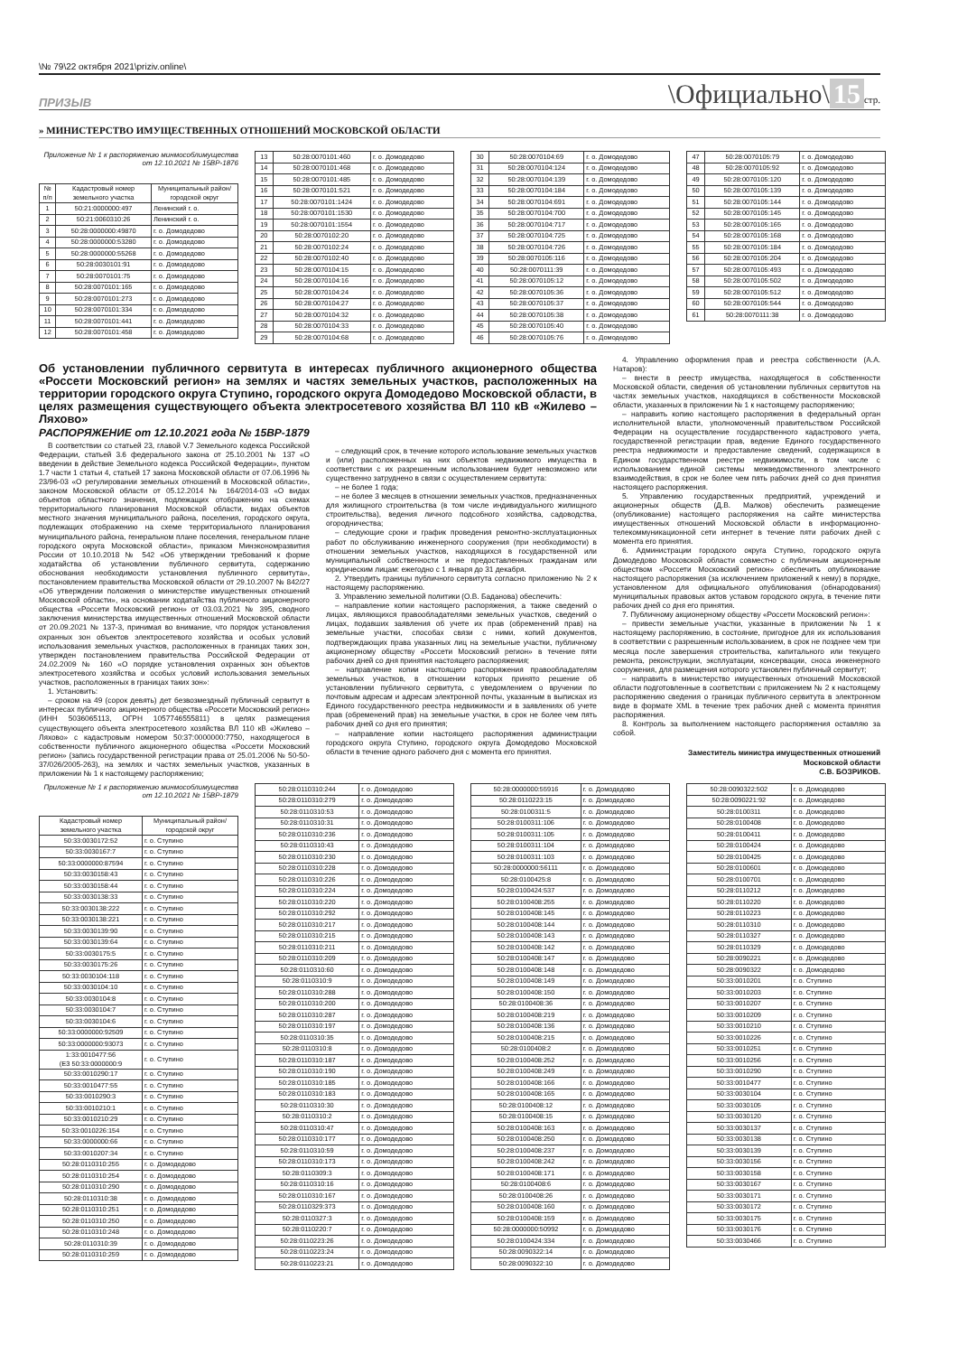\№ 79\22 октября 2021\priziv.online\
ПРИЗЫВ \Официально\ 15 стр.
» МИНИСТЕРСТВО ИМУЩЕСТВЕННЫХ ОТНОШЕНИЙ МОСКОВСКОЙ ОБЛАСТИ
Приложение № 1 к распоряжению минмособлимущества от 12.10.2021 № 15ВР-1876
| № п/п | Кадастровый номер земельного участка | Муниципальный район/ городской округ |
| --- | --- | --- |
| 1 | 50:21:0000000:497 | Ленинский г. о. |
| 2 | 50:21:0060310:26 | Ленинский г. о. |
| 3 | 50:28:0000000:49870 | г. о. Домодедово |
| 4 | 50:28:0000000:53280 | г. о. Домодедово |
| 5 | 50:28:0000000:55268 | г. о. Домодедово |
| 6 | 50:28:0030101:91 | г. о. Домодедово |
| 7 | 50:28:0070101:75 | г. о. Домодедово |
| 8 | 50:28:0070101:165 | г. о. Домодедово |
| 9 | 50:28:0070101:273 | г. о. Домодедово |
| 10 | 50:28:0070101:334 | г. о. Домодедово |
| 11 | 50:28:0070101:441 | г. о. Домодедово |
| 12 | 50:28:0070101:458 | г. о. Домодедово |
| 13 | 50:28:0070101:460 | г. о. Домодедово |
| 14 | 50:28:0070101:468 | г. о. Домодедово |
| 15 | 50:28:0070101:485 | г. о. Домодедово |
| 16 | 50:28:0070101:521 | г. о. Домодедово |
| 17 | 50:28:0070101:1424 | г. о. Домодедово |
| 18 | 50:28:0070101:1530 | г. о. Домодедово |
| 19 | 50:28:0070101:1554 | г. о. Домодедово |
| 20 | 50:28:0070102:20 | г. о. Домодедово |
| 21 | 50:28:0070102:24 | г. о. Домодедово |
| 22 | 50:28:0070102:40 | г. о. Домодедово |
| 23 | 50:28:0070104:15 | г. о. Домодедово |
| 24 | 50:28:0070104:16 | г. о. Домодедово |
| 25 | 50:28:0070104:24 | г. о. Домодедово |
| 26 | 50:28:0070104:27 | г. о. Домодедово |
| 27 | 50:28:0070104:32 | г. о. Домодедово |
| 28 | 50:28:0070104:33 | г. о. Домодедово |
| 29 | 50:28:0070104:68 | г. о. Домодедово |
| 30 | 50:28:0070104:69 | г. о. Домодедово |
| 31 | 50:28:0070104:124 | г. о. Домодедово |
| 32 | 50:28:0070104:139 | г. о. Домодедово |
| 33 | 50:28:0070104:184 | г. о. Домодедово |
| 34 | 50:28:0070104:691 | г. о. Домодедово |
| 35 | 50:28:0070104:700 | г. о. Домодедово |
| 36 | 50:28:0070104:717 | г. о. Домодедово |
| 37 | 50:28:0070104:725 | г. о. Домодедово |
| 38 | 50:28:0070104:726 | г. о. Домодедово |
| 39 | 50:28:0070105:116 | г. о. Домодедово |
| 40 | 50:28:0070111:39 | г. о. Домодедово |
| 41 | 50:28:0070105:12 | г. о. Домодедово |
| 42 | 50:28:0070105:36 | г. о. Домодедово |
| 43 | 50:28:0070105:37 | г. о. Домодедово |
| 44 | 50:28:0070105:38 | г. о. Домодедово |
| 45 | 50:28:0070105:40 | г. о. Домодедово |
| 46 | 50:28:0070105:76 | г. о. Домодедово |
| 47 | 50:28:0070105:79 | г. о. Домодедово |
| 48 | 50:28:0070105:92 | г. о. Домодедово |
| 49 | 50:28:0070105:120 | г. о. Домодедово |
| 50 | 50:28:0070105:139 | г. о. Домодедово |
| 51 | 50:28:0070105:144 | г. о. Домодедово |
| 52 | 50:28:0070105:145 | г. о. Домодедово |
| 53 | 50:28:0070105:165 | г. о. Домодедово |
| 54 | 50:28:0070105:168 | г. о. Домодедово |
| 55 | 50:28:0070105:184 | г. о. Домодедово |
| 56 | 50:28:0070105:204 | г. о. Домодедово |
| 57 | 50:28:0070105:493 | г. о. Домодедово |
| 58 | 50:28:0070105:502 | г. о. Домодедово |
| 59 | 50:28:0070105:512 | г. о. Домодедово |
| 60 | 50:28:0070105:544 | г. о. Домодедово |
| 61 | 50:28:0070111:38 | г. о. Домодедово |
Об установлении публичного сервитута в интересах публичного акционерного общества «Россети Московский регион» на землях и частях земельных участков, расположенных на территории городского округа Ступино, городского округа Домодедово Московской области, в целях размещения существующего объекта электросетевого хозяйства ВЛ 110 кВ «Жилево – Ляхово»
РАСПОРЯЖЕНИЕ от 12.10.2021 года № 15ВР-1879
В соответствии со статьей 23, главой V.7 Земельного кодекса Российской Федерации, статьей 3.6 федерального закона от 25.10.2001 № 137 «О введении в действие Земельного кодекса Российской Федерации», пунктом 1.7 части 1 статьи 4, статьей 17 закона Московской области от 07.06.1996 № 23/96-03 «О регулировании земельных отношений в Московской области», законом Московской области от 05.12.2014 № 164/2014-03 «О видах объектов областного значения, подлежащих отображению на схемах территориального планирования Московской области, видах объектов местного значения муниципального района, поселения, городского округа, подлежащих отображению на схеме территориального планирования муниципального района, генеральном плане поселения, генеральном плане городского округа Московской области», приказом Минэкономразвития России от 10.10.2018 № 542 «Об утверждении требований к форме ходатайства об установлении публичного сервитута, содержанию обоснования необходимости установления публичного сервитута», постановлением правительства Московской области от 29.10.2007 № 842/27 «Об утверждении положения о министерстве имущественных отношений Московской области», на основании ходатайства публичного акционерного общества «Россети Московский регион» от 03.03.2021 № 395, сводного заключения министерства имущественных отношений Московской области от 20.09.2021 № 137-3, принимая во внимание, что порядок установления охранных зон объектов электросетевого хозяйства и особых условий использования земельных участков, расположенных в границах таких зон, утвержден постановлением правительства Российской Федерации от 24.02.2009 № 160 «О порядке установления охранных зон объектов электросетевого хозяйства и особых условий использования земельных участков, расположенных в границах таких зон»:
1. Установить:
– сроком на 49 (сорок девять) дет безвозмездный публичный сервитут в интересах публичного акционерного общества «Россети Московский регион» (ИНН 5036065113, ОГРН 1057746555811) в целях размещения существующего объекта электросетевого хозяйства ВЛ 110 кВ «Жилево – Ляхово» с кадастровым номером 50:37:0000000:7750, находящегося в собственности публичного акционерного общества «Россети Московский регион» (запись государственной регистрации права от 25.01.2006 № 50-50-37/026/2005-263), на землях и частях земельных участков, указанных в приложении № 1 к настоящему распоряжению;
– следующий срок, в течение которого использование земельных участков и (или) расположенных на них объектов недвижимого имущества в соответствии с их разрешенным использованием будет невозможно или существенно затруднено в связи с осуществлением сервитута:
– не более 1 года;
– не более 3 месяцев в отношении земельных участков, предназначенных для жилищного строительства (в том числе индивидуального жилищного строительства), ведения личного подсобного хозяйства, садоводства, огородничества;
– следующие сроки и график проведения ремонтно-эксплуатационных работ по обслуживанию инженерного сооружения (при необходимости) в отношении земельных участков, находящихся в государственной или муниципальной собственности и не предоставленных гражданам или юридическим лицам: ежегодно с 1 января до 31 декабря.
2. Утвердить границы публичного сервитута согласно приложению № 2 к настоящему распоряжению.
3. Управлению земельной политики (О.В. Баданова) обеспечить:
– направление копии настоящего распоряжения, а также сведений о лицах, являющихся правообладателями земельных участков, сведений о лицах, подавших заявления об учете их прав (обременений прав) на земельные участки, способах связи с ними, копий документов, подтверждающих права указанных лиц на земельные участки, публичному акционерному обществу «Россети Московский регион» в течение пяти рабочих дней со дня принятия настоящего распоряжения;
– направление копии настоящего распоряжения правообладателям земельных участков, в отношении которых принято решение об установлении публичного сервитута, с уведомлением о вручении по почтовым адресам и адресам электронной почты, указанным в выписках из Единого государственного реестра недвижимости и в заявлениях об учете прав (обременений прав) на земельные участки, в срок не более чем пять рабочих дней со дня его принятия;
– направление копии настоящего распоряжения администрации городского округа Ступино, городского округа Домодедово Московской области в течение одного рабочего дня с момента его принятия.
4. Управлению оформления прав и реестра собственности (А.А. Натаров):
– внести в реестр имущества, находящегося в собственности Московской области, сведения об установлении публичных сервитутов на частях земельных участков, находящихся в собственности Московской области, указанных в приложении № 1 к настоящему распоряжению;
– направить копию настоящего распоряжения в федеральный орган исполнительной власти, уполномоченный правительством Российской Федерации на осуществление государственного кадастрового учета, государственной регистрации прав, ведение Единого государственного реестра недвижимости и предоставление сведений, содержащихся в Едином государственном реестре недвижимости, в том числе с использованием единой системы межведомственного электронного взаимодействия, в срок не более чем пять рабочих дней со дня принятия настоящего распоряжения.
5. Управлению государственных предприятий, учреждений и акционерных обществ (Д.В. Малков) обеспечить размещение (опубликование) настоящего распоряжения на сайте министерства имущественных отношений Московской области в информационно-телекоммуникационной сети интернет в течение пяти рабочих дней с момента его принятия.
6. Администрации городского округа Ступино, городского округа Домодедово Московской области совместно с публичным акционерным обществом «Россети Московский регион» обеспечить опубликование настоящего распоряжения (за исключением приложений к нему) в порядке, установленном для официального опубликования (обнародования) муниципальных правовых актов уставом городского округа, в течение пяти рабочих дней со дня его принятия.
7. Публичному акционерному обществу «Россети Московский регион»:
– привести земельные участки, указанные в приложении № 1 к настоящему распоряжению, в состояние, пригодное для их использования в соответствии с разрешенным использованием, в срок не позднее чем три месяца после завершения строительства, капитального или текущего ремонта, реконструкции, эксплуатации, консервации, сноса инженерного сооружения, для размещения которого установлен публичный сервитут;
– направить в министерство имущественных отношений Московской области подготовленные в соответствии с приложением № 2 к настоящему распоряжению сведения о границах публичного сервитута в электронном виде в формате XML в течение трех рабочих дней с момента принятия распоряжения.
8. Контроль за выполнением настоящего распоряжения оставляю за собой.
Заместитель министра имущественных отношений
Московской области
С.В. БОЗРИКОВ.
Приложение № 1 к распоряжению минмособлимущества от 12.10.2021 № 15ВР-1879
| Кадастровый номер земельного участка | Муниципальный район/ городской округ |
| --- | --- |
| 50:33:0030172:52 | г. о. Ступино |
| 50:33:0030167:7 | г. о. Ступино |
| 50:33:0000000:87594 | г. о. Ступино |
| 50:33:0030158:43 | г. о. Ступино |
| 50:33:0030158:44 | г. о. Ступино |
| 50:33:0030138:33 | г. о. Ступино |
| 50:33:0030138:222 | г. о. Ступино |
| 50:33:0030138:221 | г. о. Ступино |
| 50:33:0030139:90 | г. о. Ступино |
| 50:33:0030139:64 | г. о. Ступино |
| 50:33:0030175:5 | г. о. Ступино |
| 50:33:0030175:26 | г. о. Ступино |
| 50:33:0030104:118 | г. о. Ступино |
| 50:33:0030104:10 | г. о. Ступино |
| 50:33:0030104:8 | г. о. Ступино |
| 50:33:0030104:7 | г. о. Ступино |
| 50:33:0030104:6 | г. о. Ступино |
| 50:33:0000000:92509 | г. о. Ступино |
| 50:33:0000000:93073 | г. о. Ступино |
| 1:33:0010477:56 (ЕЗ 50:33:0000000:9 | г. о. Ступино |
| 50:33:0010290:17 | г. о. Ступино |
| 50:33:0010477:55 | г. о. Ступино |
| 50:33:0010290:3 | г. о. Ступино |
| 50:33:0010210:1 | г. о. Ступино |
| 50:33:0010210:29 | г. о. Ступино |
| 50:33:0010226:154 | г. о. Ступино |
| 50:33:0000000:66 | г. о. Ступино |
| 50:33:0010207:34 | г. о. Ступино |
| 50:28:0110310:255 | г. о. Домодедово |
| 50:28:0110310:254 | г. о. Домодедово |
| 50:28:0110310:290 | г. о. Домодедово |
| 50:28:0110310:38 | г. о. Домодедово |
| 50:28:0110310:251 | г. о. Домодедово |
| 50:28:0110310:250 | г. о. Домодедово |
| 50:28:0110310:248 | г. о. Домодедово |
| 50:28:0110310:39 | г. о. Домодедово |
| 50:28:0110310:259 | г. о. Домодедово |
| 50:28:0110310:244 | г. о. Домодедово |
| 50:28:0110310:279 | г. о. Домодедово |
| 50:28:0110310:53 | г. о. Домодедово |
| 50:28:0110310:31 | г. о. Домодедово |
| 50:28:0110310:236 | г. о. Домодедово |
| 50:28:0110310:43 | г. о. Домодедово |
| 50:28:0110310:230 | г. о. Домодедово |
| 50:28:0110310:228 | г. о. Домодедово |
| 50:28:0110310:226 | г. о. Домодедово |
| 50:28:0110310:224 | г. о. Домодедово |
| 50:28:0110310:220 | г. о. Домодедово |
| 50:28:0110310:292 | г. о. Домодедово |
| 50:28:0110310:217 | г. о. Домодедово |
| 50:28:0110310:215 | г. о. Домодедово |
| 50:28:0110310:211 | г. о. Домодедово |
| 50:28:0110310:209 | г. о. Домодедово |
| 50:28:0110310:60 | г. о. Домодедово |
| 50:28:0110310:9 | г. о. Домодедово |
| 50:28:0110310:288 | г. о. Домодедово |
| 50:28:0110310:200 | г. о. Домодедово |
| 50:28:0110310:287 | г. о. Домодедово |
| 50:28:0110310:197 | г. о. Домодедово |
| 50:28:0110310:35 | г. о. Домодедово |
| 50:28:0110310:8 | г. о. Домодедово |
| 50:28:0110310:187 | г. о. Домодедово |
| 50:28:0110310:190 | г. о. Домодедово |
| 50:28:0110310:185 | г. о. Домодедово |
| 50:28:0110310:183 | г. о. Домодедово |
| 50:28:0110310:30 | г. о. Домодедово |
| 50:28:0110310:2 | г. о. Домодедово |
| 50:28:0110310:47 | г. о. Домодедово |
| 50:28:0110310:177 | г. о. Домодедово |
| 50:28:0110310:59 | г. о. Домодедово |
| 50:28:0110310:173 | г. о. Домодедово |
| 50:28:0110309:3 | г. о. Домодедово |
| 50:28:0110310:16 | г. о. Домодедово |
| 50:28:0110310:167 | г. о. Домодедово |
| 50:28:0110329:373 | г. о. Домодедово |
| 50:28:0110327:3 | г. о. Домодедово |
| 50:28:0110220:7 | г. о. Домодедово |
| 50:28:0110223:26 | г. о. Домодедово |
| 50:28:0110223:24 | г. о. Домодедово |
| 50:28:0110223:21 | г. о. Домодедово |
| 50:28:0000000:55916 | г. о. Домодедово |
| 50:28:0110223:15 | г. о. Домодедово |
| 50:28:0100311:5 | г. о. Домодедово |
| 50:28:0100311:106 | г. о. Домодедово |
| 50:28:0100311:105 | г. о. Домодедово |
| 50:28:0100311:104 | г. о. Домодедово |
| 50:28:0100311:103 | г. о. Домодедово |
| 50:28:0000000:56111 | г. о. Домодедово |
| 50:28:0100425:8 | г. о. Домодедово |
| 50:28:0100424:537 | г. о. Домодедово |
| 50:28:0100408:255 | г. о. Домодедово |
| 50:28:0100408:145 | г. о. Домодедово |
| 50:28:0100408:144 | г. о. Домодедово |
| 50:28:0100408:143 | г. о. Домодедово |
| 50:28:0100408:142 | г. о. Домодедово |
| 50:28:0100408:147 | г. о. Домодедово |
| 50:28:0100408:148 | г. о. Домодедово |
| 50:28:0100408:149 | г. о. Домодедово |
| 50:28:0100408:150 | г. о. Домодедово |
| 50:28:0100408:36 | г. о. Домодедово |
| 50:28:0100408:219 | г. о. Домодедово |
| 50:28:0100408:136 | г. о. Домодедово |
| 50:28:0100408:215 | г. о. Домодедово |
| 50:28:0100408:2 | г. о. Домодедово |
| 50:28:0100408:252 | г. о. Домодедово |
| 50:28:0100408:249 | г. о. Домодедово |
| 50:28:0100408:166 | г. о. Домодедово |
| 50:28:0100408:165 | г. о. Домодедово |
| 50:28:0100408:12 | г. о. Домодедово |
| 50:28:0100408:15 | г. о. Домодедово |
| 50:28:0100408:163 | г. о. Домодедово |
| 50:28:0100408:250 | г. о. Домодедово |
| 50:28:0100408:237 | г. о. Домодедово |
| 50:28:0100408:242 | г. о. Домодедово |
| 50:28:0100408:171 | г. о. Домодедово |
| 50:28:0100408:6 | г. о. Домодедово |
| 50:28:0100408:26 | г. о. Домодедово |
| 50:28:0100408:160 | г. о. Домодедово |
| 50:28:0100408:159 | г. о. Домодедово |
| 50:28:0000000:50992 | г. о. Домодедово |
| 50:28:0100424:334 | г. о. Домодедово |
| 50:28:0090322:14 | г. о. Домодедово |
| 50:28:0090322:10 | г. о. Домодедово |
| 50:28:0090322:502 | г. о. Домодедово |
| 50:28:0090221:92 | г. о. Домодедово |
| 50:28:0100311 | г. о. Домодедово |
| 50:28:0100408 | г. о. Домодедово |
| 50:28:0100411 | г. о. Домодедово |
| 50:28:0100424 | г. о. Домодедово |
| 50:28:0100425 | г. о. Домодедово |
| 50:28:0100601 | г. о. Домодедово |
| 50:28:0100701 | г. о. Домодедово |
| 50:28:0110212 | г. о. Домодедово |
| 50:28:0110220 | г. о. Домодедово |
| 50:28:0110223 | г. о. Домодедово |
| 50:28:0110310 | г. о. Домодедово |
| 50:28:0110327 | г. о. Домодедово |
| 50:28:0110329 | г. о. Домодедово |
| 50:28:0090221 | г. о. Домодедово |
| 50:28:0090322 | г. о. Домодедово |
| 50:33:0010201 | г. о. Ступино |
| 50:33:0010203 | г. о. Ступино |
| 50:33:0010207 | г. о. Ступино |
| 50:33:0010209 | г. о. Ступино |
| 50:33:0010210 | г. о. Ступино |
| 50:33:0010226 | г. о. Ступино |
| 50:33:0010251 | г. о. Ступино |
| 50:33:0010256 | г. о. Ступино |
| 50:33:0010290 | г. о. Ступино |
| 50:33:0010477 | г. о. Ступино |
| 50:33:0030104 | г. о. Ступино |
| 50:33:0030105 | г. о. Ступино |
| 50:33:0030120 | г. о. Ступино |
| 50:33:0030137 | г. о. Ступино |
| 50:33:0030138 | г. о. Ступино |
| 50:33:0030139 | г. о. Ступино |
| 50:33:0030156 | г. о. Ступино |
| 50:33:0030158 | г. о. Ступино |
| 50:33:0030167 | г. о. Ступино |
| 50:33:0030171 | г. о. Ступино |
| 50:33:0030172 | г. о. Ступино |
| 50:33:0030175 | г. о. Ступино |
| 50:33:0030176 | г. о. Ступино |
| 50:33:0030466 | г. о. Ступино |